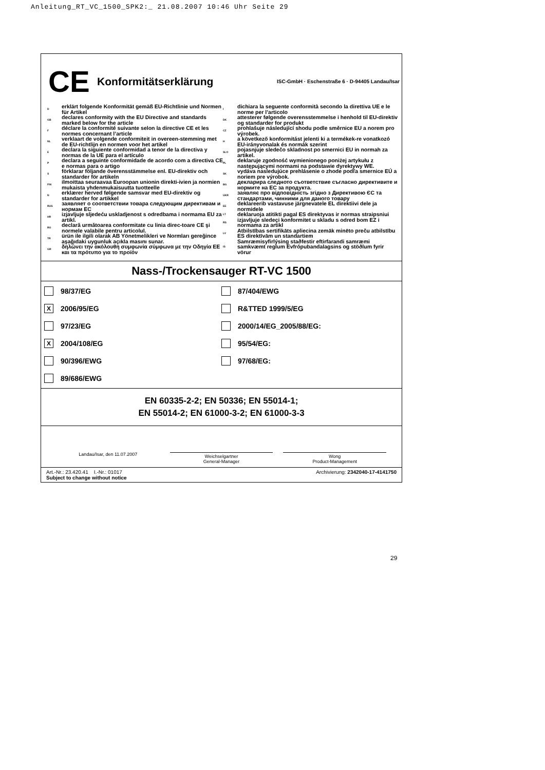Anleitung_RT_VC_1500_SPK2:_ 21.08.2007 10:46 Uhr Seite 29
CE
Konformitätserklärung
ISC-GmbH · Eschenstraße 6 · D-94405 Landau/Isar
Derklärt folgende Konformität gemäß EU-Richtlinie und Normen für Artikel
GB declares conformity with the EU Directive and standards marked below for the article
Fdéclare la conformité suivante selon la directive CE et les normes concernant l’article
NL verklaart de volgende conformiteit in overeen-stemming met de EU-richtlijn en normen voor het artikel
Edeclara la siguiente conformidad a tenor de la directiva y normas de la UE para el artículo
Pdeclara a seguinte conformidade de acordo com a directiva CE e normas para o artigo
Sförklarar följande överensstämmelse enl. EU-direktiv och standarder för artikeln
FIN ilmoittaa seuraavaa Euroopan unionin direkti-ivien ja normien mukaista yhdenmukaisuutta tuotteelle
Nerklærer herved følgende samsvar med EU-direktiv og standarder for artikkel
RUS заявляет о соответствии товара следующим директивам и нормам ЕС
HR izjavljuje sljedeću uskladjenost s odredbama i normama EU za artikl.
RO declară urmǎtoarea conformitate cu linia direc-toare CE şi normele valabile pentru articolul.
TR ürün ile ilgili olarak AB Yönetmelikleri ve Normları gereğince aşağıdaki uygunluk açıkla masını sunar.
GR δηλώνει την ακόλουθη συμφωνία σύμφωνα με την Οδηγία ΕΕ και τα πρότυπο για το προϊόν
Idichiara la seguente conformità secondo la direttiva UE e le norme per l’articolo
DK attesterer følgende overensstemmelse i henhold til EU-direktiv og standarder for produkt
CZ prohlašuje následující shodu podle směrnice EU a norem pro výrobek.
Ha következő konformitást jelenti ki a termékek-re vonatkozó EU-irányvonalak és normák szerint
SLO pojasnjuje sledečo skladnost po smernici EU in normah za artikel.
PL deklaruje zgodność wymienionego poniżej artykułu z następującymi normami na podstawie dyrektywy WE.
SK vydáva nasledujúce prehlásenie o zhode podľa smernice EÚ a noriem pre výrobok.
BG декларира следното съответствие съгласно директивите и нормите на ЕС за продукта.
UKR заявляє про відповідність згідно з Директивою ЄС та стандартами, чинними для даного товару
EE deklareerib vastavuse järgnevatele EL direktiivi dele ja normidele
LT deklaruoja atitikti pagal ES direktyvas ir normas straipsniui
RS izjavljuje sledeçi konformitet u skladu s odred bom EZ i normama za artikl
LV Atbilstības sertifikāts apliecina zemāk minēto preču atbilstību ES direktīvām un standartiem
IS Samræmisyfirlýsing staðfestir eftirfarandi samræmi samkvæmt reglum Evfrópubandalagsins og stöðlum fyrir vörur
Nass-/Trockensauger RT-VC 1500
98/37/EG
87/404/EWG
X 2006/95/EG
R&TTED 1999/5/EG
97/23/EG
2000/14/EG_2005/88/EG:
X 2004/108/EG
95/54/EG:
90/396/EWG
97/68/EG:
89/686/EWG
EN 60335-2-2; EN 50336; EN 55014-1;
EN 55014-2; EN 61000-3-2; EN 61000-3-3
Landau/Isar, den 11.07.2007
Weichselgartner
General-Manager
Wong
Product-Management
Art.-Nr.: 23.420.41 I.-Nr.: 01017
Subject to change without notice Archivierung: 2342040-17-4141750
29